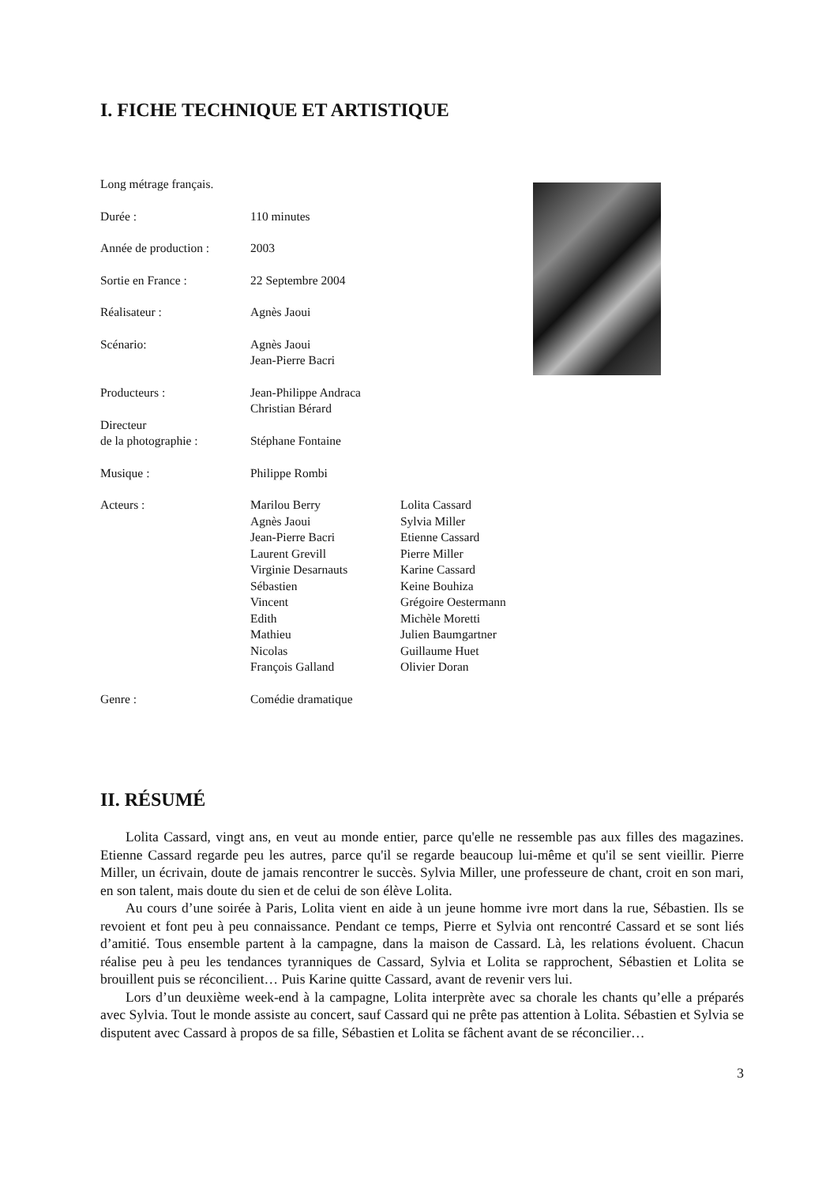I. FICHE TECHNIQUE ET ARTISTIQUE
Long métrage français.
| Durée : | 110 minutes | |
| Année de production : | 2003 | |
| Sortie en France : | 22 Septembre 2004 | |
| Réalisateur : | Agnès Jaoui | |
| Scénario: | Agnès Jaoui Jean-Pierre Bacri | |
| Producteurs : | Jean-Philippe Andraca Christian Bérard | |
| Directeur de la photographie : | Stéphane Fontaine | |
| Musique : | Philippe Rombi | |
| Acteurs : | Marilou Berry Agnès Jaoui Jean-Pierre Bacri Laurent Grevill Virginie Desarnauts Sébastien Vincent Edith Mathieu Nicolas François Galland | Lolita Cassard Sylvia Miller Etienne Cassard Pierre Miller Karine Cassard Keine Bouhiza Grégoire Oestermann Michèle Moretti Julien Baumgartner Guillaume Huet Olivier Doran |
| Genre : | Comédie dramatique | |
II. RÉSUMÉ
Lolita Cassard, vingt ans, en veut au monde entier, parce qu'elle ne ressemble pas aux filles des magazines. Etienne Cassard regarde peu les autres, parce qu'il se regarde beaucoup lui-même et qu'il se sent vieillir. Pierre Miller, un écrivain, doute de jamais rencontrer le succès. Sylvia Miller, une professeure de chant, croit en son mari, en son talent, mais doute du sien et de celui de son élève Lolita.
Au cours d’une soirée à Paris, Lolita vient en aide à un jeune homme ivre mort dans la rue, Sébastien. Ils se revoient et font peu à peu connaissance. Pendant ce temps, Pierre et Sylvia ont rencontré Cassard et se sont liés d’amitié. Tous ensemble partent à la campagne, dans la maison de Cassard. Là, les relations évoluent. Chacun réalise peu à peu les tendances tyranniques de Cassard, Sylvia et Lolita se rapprochent, Sébastien et Lolita se brouillent puis se réconcilient… Puis Karine quitte Cassard, avant de revenir vers lui.
Lors d’un deuxième week-end à la campagne, Lolita interprète avec sa chorale les chants qu’elle a préparés avec Sylvia. Tout le monde assiste au concert, sauf Cassard qui ne prête pas attention à Lolita. Sébastien et Sylvia se disputent avec Cassard à propos de sa fille, Sébastien et Lolita se fâchent avant de se réconcilier…
3